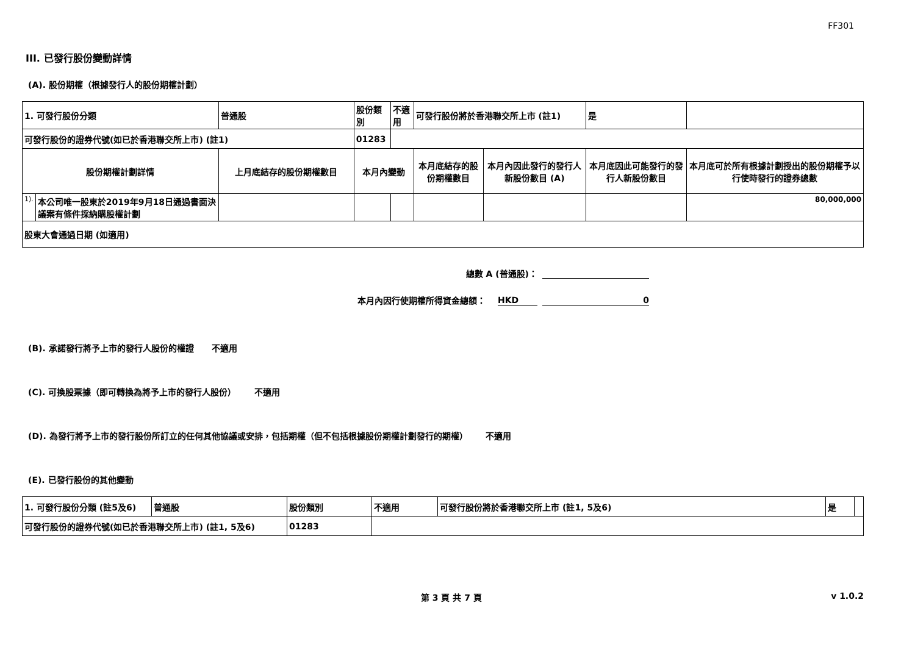FF301
III. 已發行股份變動詳情
(A). 股份期權（根據發行人的股份期權計劃）
| 1. 可發行股份分類 | | 普通股 | 股份類別 | | 不適用 | 可發行股份將於香港聯交所上市 (註1) | | 是 | |
| 可發行股份的證券代號(如已於香港聯交所上市) (註1) | | | 01283 | | | | | | |
| 股份期權計劃詳情 | | 上月底結存的股份期權數目 | 本月內變動 | | | 本月底結存的股份期權數目 | 本月內因此發行的發行人新股份數目 (A) | 本月底因此可能發行的發行人新股份數目 | 本月底可於所有根據計劃授出的股份期權予以行使時發行的證券總數 |
| 1). | 本公司唯一股東於2019年9月18日通過書面決議案有條件採納購股權計劃 | | | | | | | | 80,000,000 |
| 股東大會通過日期 (如適用) | | | | | | | | | |
總數 A (普通股)：
本月內因行使期權所得資金總額： HKD 0
(B). 承諾發行將予上市的發行人股份的權證 不適用
(C). 可換股票據（即可轉換為將予上市的發行人股份） 不適用
(D). 為發行將予上市的發行股份所訂立的任何其他協議或安排，包括期權（但不包括根據股份期權計劃發行的期權） 不適用
(E). 已發行股份的其他變動
| 1. 可發行股份分類 (註5及6) | 普通股 | 股份類別 | 不適用 | 可發行股份將於香港聯交所上市 (註1, 5及6) | 是 | |
| 可發行股份的證券代號(如已於香港聯交所上市) (註1, 5及6) | | 01283 | | | | |
第 3 頁 共 7 頁 v 1.0.2